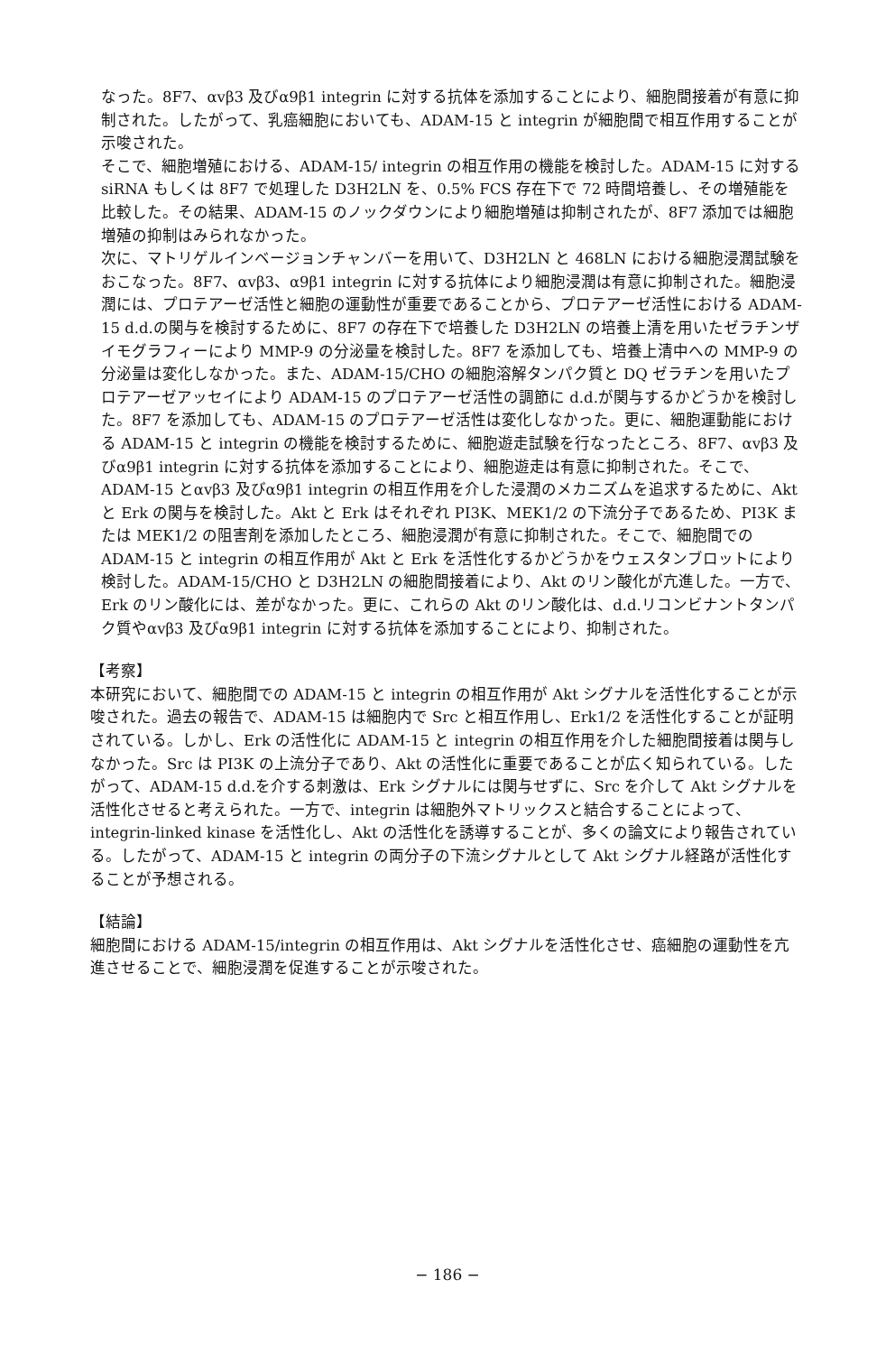なった。8F7、αvβ3 及びα9β1 integrin に対する抗体を添加することにより、細胞間接着が有意に抑制された。したがって、乳癌細胞においても、ADAM-15 と integrin が細胞間で相互作用することが示唆された。
そこで、細胞増殖における、ADAM-15/ integrin の相互作用の機能を検討した。ADAM-15 に対する siRNA もしくは 8F7 で処理した D3H2LN を、0.5% FCS 存在下で 72 時間培養し、その増殖能を比較した。その結果、ADAM-15 のノックダウンにより細胞増殖は抑制されたが、8F7 添加では細胞増殖の抑制はみられなかった。
次に、マトリゲルインベージョンチャンバーを用いて、D3H2LN と 468LN における細胞浸潤試験をおこなった。8F7、αvβ3、α9β1 integrin に対する抗体により細胞浸潤は有意に抑制された。細胞浸潤には、プロテアーゼ活性と細胞の運動性が重要であることから、プロテアーゼ活性における ADAM-15 d.d.の関与を検討するために、8F7 の存在下で培養した D3H2LN の培養上清を用いたゼラチンザイモグラフィーにより MMP-9 の分泌量を検討した。8F7 を添加しても、培養上清中への MMP-9 の分泌量は変化しなかった。また、ADAM-15/CHO の細胞溶解タンパク質と DQ ゼラチンを用いたプロテアーゼアッセイにより ADAM-15 のプロテアーゼ活性の調節に d.d.が関与するかどうかを検討した。8F7 を添加しても、ADAM-15 のプロテアーゼ活性は変化しなかった。更に、細胞運動能における ADAM-15 と integrin の機能を検討するために、細胞遊走試験を行なったところ、8F7、αvβ3 及びα9β1 integrin に対する抗体を添加することにより、細胞遊走は有意に抑制された。そこで、ADAM-15 とαvβ3 及びα9β1 integrin の相互作用を介した浸潤のメカニズムを追求するために、Akt と Erk の関与を検討した。Akt と Erk はそれぞれ PI3K、MEK1/2 の下流分子であるため、PI3K または MEK1/2 の阻害剤を添加したところ、細胞浸潤が有意に抑制された。そこで、細胞間での ADAM-15 と integrin の相互作用が Akt と Erk を活性化するかどうかをウェスタンブロットにより検討した。ADAM-15/CHO と D3H2LN の細胞間接着により、Akt のリン酸化が亢進した。一方で、Erk のリン酸化には、差がなかった。更に、これらの Akt のリン酸化は、d.d.リコンビナントタンパク質やαvβ3 及びα9β1 integrin に対する抗体を添加することにより、抑制された。
【考察】
本研究において、細胞間での ADAM-15 と integrin の相互作用が Akt シグナルを活性化することが示唆された。過去の報告で、ADAM-15 は細胞内で Src と相互作用し、Erk1/2 を活性化することが証明されている。しかし、Erk の活性化に ADAM-15 と integrin の相互作用を介した細胞間接着は関与しなかった。Src は PI3K の上流分子であり、Akt の活性化に重要であることが広く知られている。したがって、ADAM-15 d.d.を介する刺激は、Erk シグナルには関与せずに、Src を介して Akt シグナルを活性化させると考えられた。一方で、integrin は細胞外マトリックスと結合することによって、integrin-linked kinase を活性化し、Akt の活性化を誘導することが、多くの論文により報告されている。したがって、ADAM-15 と integrin の両分子の下流シグナルとして Akt シグナル経路が活性化することが予想される。
【結論】
細胞間における ADAM-15/integrin の相互作用は、Akt シグナルを活性化させ、癌細胞の運動性を亢進させることで、細胞浸潤を促進することが示唆された。
− 186 −